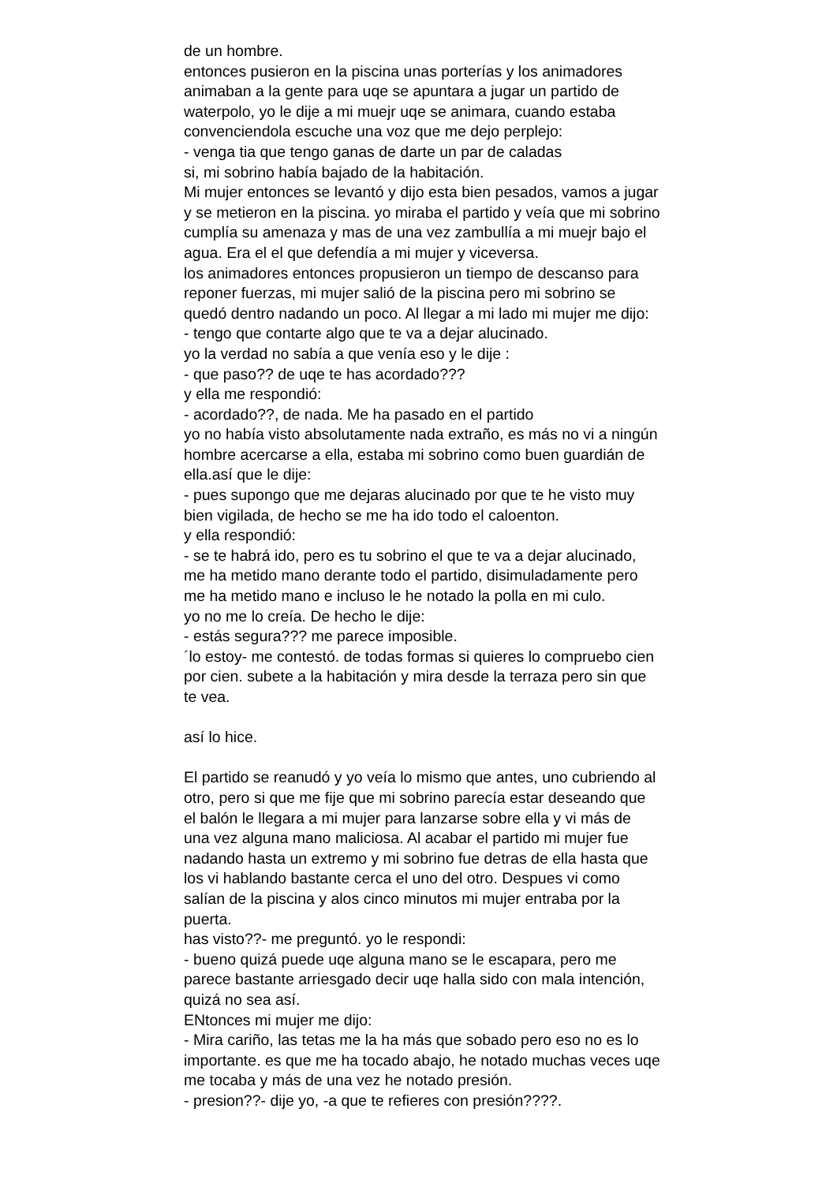de un hombre.
entonces pusieron en la piscina unas porterías y los animadores
animaban a la gente para uqe se apuntara a jugar un partido de
waterpolo, yo le dije a mi muejr uqe se animara, cuando estaba
convenciendola escuche una voz que me dejo perplejo:
- venga tia que tengo ganas de darte un par de caladas
si, mi sobrino había bajado de la habitación.
Mi mujer entonces se levantó y dijo esta bien pesados, vamos a jugar
y se metieron en la piscina. yo miraba el partido y veía que mi sobrino
cumplía su amenaza y mas de una vez zambullía a mi muejr bajo el
agua. Era el el que defendía a mi mujer y viceversa.
los animadores entonces propusieron un tiempo de descanso para
reponer fuerzas, mi mujer salió de la piscina pero mi sobrino se
quedó dentro nadando un poco. Al llegar a mi lado mi mujer me dijo:
- tengo que contarte algo que te va a dejar alucinado.
yo la verdad no sabía a que venía eso y le dije :
- que paso?? de uqe te has acordado???
y ella me respondió:
- acordado??, de nada. Me ha pasado en el partido
yo no había visto absolutamente nada extraño, es más no vi a ningún
hombre acercarse a ella, estaba mi sobrino como buen guardián de
ella.así que le dije:
- pues supongo que me dejaras alucinado por que te he visto muy
bien vigilada, de hecho se me ha ido todo el caloenton.
y ella respondió:
- se te habrá ido, pero es tu sobrino el que te va a dejar alucinado,
me ha metido mano derante todo el partido, disimuladamente pero
me ha metido mano e incluso le he notado la polla en mi culo.
yo no me lo creía. De hecho le dije:
- estás segura??? me parece imposible.
´lo estoy- me contestó. de todas formas si quieres lo compruebo cien
por cien. subete a la habitación y mira desde la terraza pero sin que
te vea.
así lo hice.
El partido se reanudó y yo veía lo mismo que antes, uno cubriendo al
otro, pero si que me fije que mi sobrino parecía estar deseando que
el balón le llegara a mi mujer para lanzarse sobre ella y vi más de
una vez alguna mano maliciosa. Al acabar el partido mi mujer fue
nadando hasta un extremo y mi sobrino fue detras de ella hasta que
los vi hablando bastante cerca el uno del otro. Despues vi como
salían de la piscina y alos cinco minutos mi mujer entraba por la
puerta.
has visto??- me preguntó. yo le respondi:
- bueno quizá puede uqe alguna mano se le escapara, pero me
parece bastante arriesgado decir uqe halla sido con mala intención,
quizá no sea así.
ENtonces mi mujer me dijo:
- Mira cariño, las tetas me la ha más que sobado pero eso no es lo
importante. es que me ha tocado abajo, he notado muchas veces uqe
me tocaba y más de una vez he notado presión.
- presion??- dije yo, -a que te refieres con presión????.